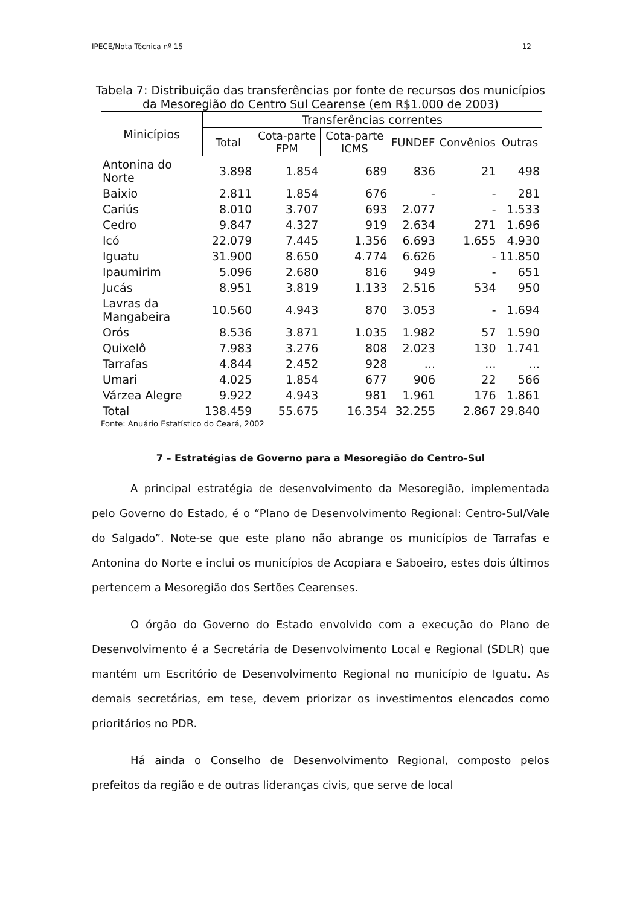IPECE/Nota Técnica nº 15 12
Tabela 7: Distribuição das transferências por fonte de recursos dos municípios
da Mesoregião do Centro Sul Cearense (em R$1.000 de 2003)
| Minicípios | Transferências correntes | | | | | |
| --- | --- | --- | --- | --- | --- | --- |
| | Total | Cota-parte FPM | Cota-parte ICMS | FUNDEF | Convênios | Outras |
| Antonina do Norte | 3.898 | 1.854 | 689 | 836 | 21 | 498 |
| Baixio | 2.811 | 1.854 | 676 | - | - | 281 |
| Cariús | 8.010 | 3.707 | 693 | 2.077 | - | 1.533 |
| Cedro | 9.847 | 4.327 | 919 | 2.634 | 271 | 1.696 |
| Icó | 22.079 | 7.445 | 1.356 | 6.693 | 1.655 | 4.930 |
| Iguatu | 31.900 | 8.650 | 4.774 | 6.626 | - | 11.850 |
| Ipaumirim | 5.096 | 2.680 | 816 | 949 | - | 651 |
| Jucás | 8.951 | 3.819 | 1.133 | 2.516 | 534 | 950 |
| Lavras da Mangabeira | 10.560 | 4.943 | 870 | 3.053 | - | 1.694 |
| Orós | 8.536 | 3.871 | 1.035 | 1.982 | 57 | 1.590 |
| Quixelô | 7.983 | 3.276 | 808 | 2.023 | 130 | 1.741 |
| Tarrafas | 4.844 | 2.452 | 928 | ... | ... | ... |
| Umari | 4.025 | 1.854 | 677 | 906 | 22 | 566 |
| Várzea Alegre | 9.922 | 4.943 | 981 | 1.961 | 176 | 1.861 |
| Total | 138.459 | 55.675 | 16.354 | 32.255 | 2.867 | 29.840 |
Fonte: Anuário Estatístico do Ceará, 2002
7 – Estratégias de Governo para a Mesoregião do Centro-Sul
A principal estratégia de desenvolvimento da Mesoregião, implementada pelo Governo do Estado, é o “Plano de Desenvolvimento Regional: Centro-Sul/Vale do Salgado”. Note-se que este plano não abrange os municípios de Tarrafas e Antonina do Norte e inclui os municípios de Acopiara e Saboeiro, estes dois últimos pertencem a Mesoregião dos Sertões Cearenses.
O órgão do Governo do Estado envolvido com a execução do Plano de Desenvolvimento é a Secretária de Desenvolvimento Local e Regional (SDLR) que mantém um Escritório de Desenvolvimento Regional no município de Iguatu. As demais secretárias, em tese, devem priorizar os investimentos elencados como prioritários no PDR.
Há ainda o Conselho de Desenvolvimento Regional, composto pelos prefeitos da região e de outras lideranças civis, que serve de local